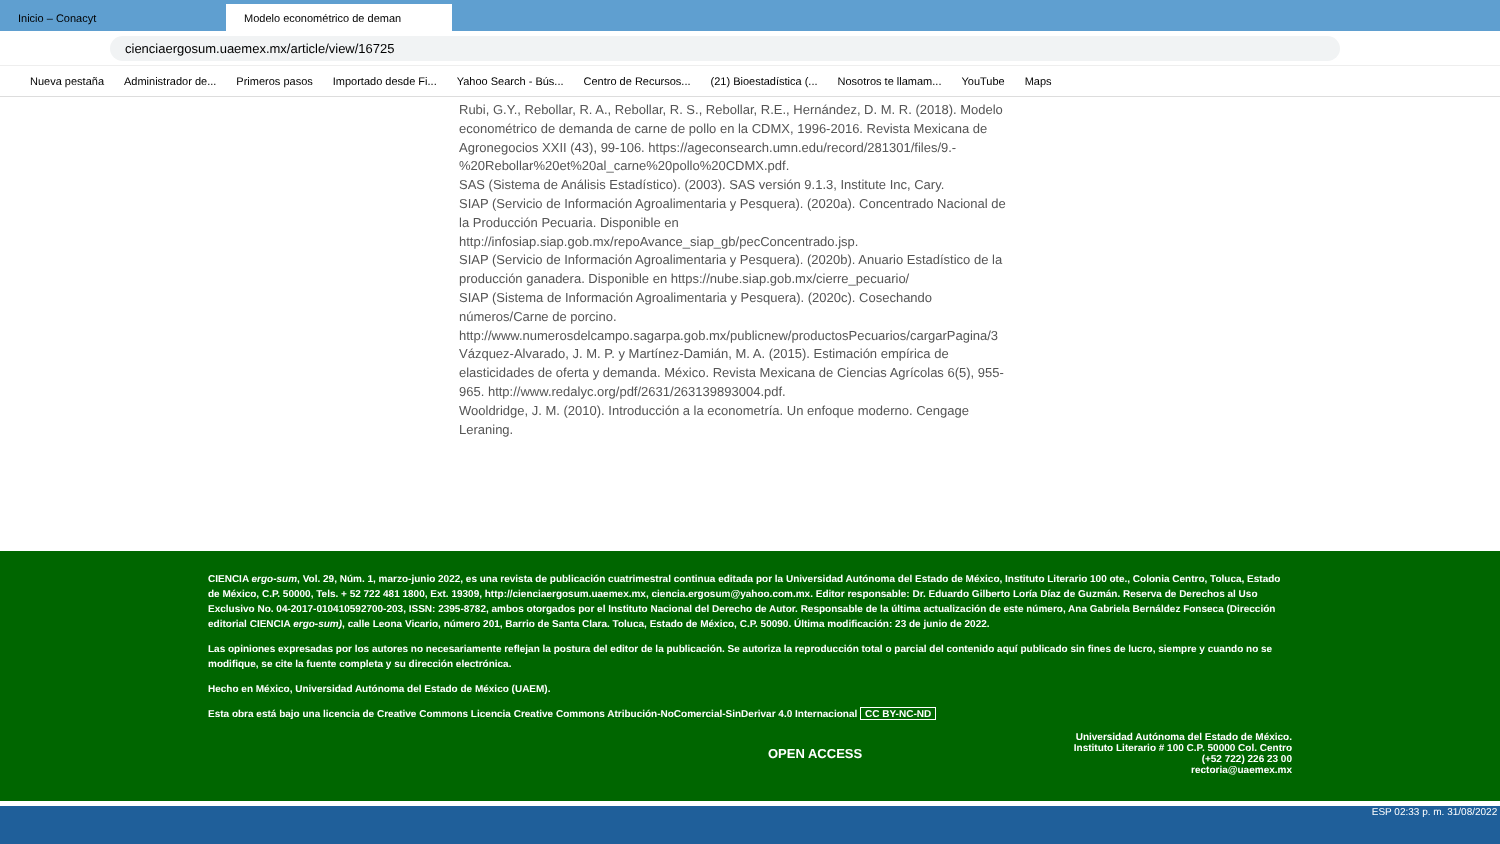Inicio – Conacyt
Modelo econométrico de deman
cienciaergosum.uaemex.mx/article/view/16725
Nueva pestaña Administrador de... Primeros pasos Importado desde Fi... Yahoo Search - Bús... Centro de Recursos... (21) Bioestadística (... Nosotros te llamam... YouTube Maps
Rubi, G.Y., Rebollar, R. A., Rebollar, R. S., Rebollar, R.E., Hernández, D. M. R. (2018). Modelo econométrico de demanda de carne de pollo en la CDMX, 1996-2016. Revista Mexicana de Agronegocios XXII (43), 99-106. https://ageconsearch.umn.edu/record/281301/files/9.-%20Rebollar%20et%20al_carne%20pollo%20CDMX.pdf.
SAS (Sistema de Análisis Estadístico). (2003). SAS versión 9.1.3, Institute Inc, Cary.
SIAP (Servicio de Información Agroalimentaria y Pesquera). (2020a). Concentrado Nacional de la Producción Pecuaria. Disponible en http://infosiap.siap.gob.mx/repoAvance_siap_gb/pecConcentrado.jsp.
SIAP (Servicio de Información Agroalimentaria y Pesquera). (2020b). Anuario Estadístico de la producción ganadera. Disponible en https://nube.siap.gob.mx/cierre_pecuario/
SIAP (Sistema de Información Agroalimentaria y Pesquera). (2020c). Cosechando números/Carne de porcino.
http://www.numerosdelcampo.sagarpa.gob.mx/publicnew/productosPecuarios/cargarPagina/3
Vázquez-Alvarado, J. M. P. y Martínez-Damián, M. A. (2015). Estimación empírica de elasticidades de oferta y demanda. México. Revista Mexicana de Ciencias Agrícolas 6(5), 955-965. http://www.redalyc.org/pdf/2631/263139893004.pdf.
Wooldridge, J. M. (2010). Introducción a la econometría. Un enfoque moderno. Cengage Leraning.
CIENCIA ergo-sum, Vol. 29, Núm. 1, marzo-junio 2022, es una revista de publicación cuatrimestral continua editada por la Universidad Autónoma del Estado de México, Instituto Literario 100 ote., Colonia Centro, Toluca, Estado de México, C.P. 50000, Tels. + 52 722 481 1800, Ext. 19309, http://cienciaergosum.uaemex.mx, ciencia.ergosum@yahoo.com.mx. Editor responsable: Dr. Eduardo Gilberto Loría Díaz de Guzmán. Reserva de Derechos al Uso Exclusivo No. 04-2017-010410592700-203, ISSN: 2395-8782, ambos otorgados por el Instituto Nacional del Derecho de Autor. Responsable de la última actualización de este número, Ana Gabriela Bernáldez Fonseca (Dirección editorial CIENCIA ergo-sum), calle Leona Vicario, número 201, Barrio de Santa Clara. Toluca, Estado de México, C.P. 50090. Última modificación: 23 de junio de 2022.
Las opiniones expresadas por los autores no necesariamente reflejan la postura del editor de la publicación. Se autoriza la reproducción total o parcial del contenido aquí publicado sin fines de lucro, siempre y cuando no se modifique, se cite la fuente completa y su dirección electrónica.
Hecho en México, Universidad Autónoma del Estado de México (UAEM).
Esta obra está bajo una licencia de Creative Commons Licencia Creative Commons Atribución-NoComercial-SinDerivar 4.0 Internacional CC BY-NC-ND
OPEN ACCESS
Universidad Autónoma del Estado de México.
Instituto Literario # 100 C.P. 50000 Col. Centro
(+52 722) 226 23 00
rectoria@uaemex.mx
ESP 02:33 p. m. 31/08/2022